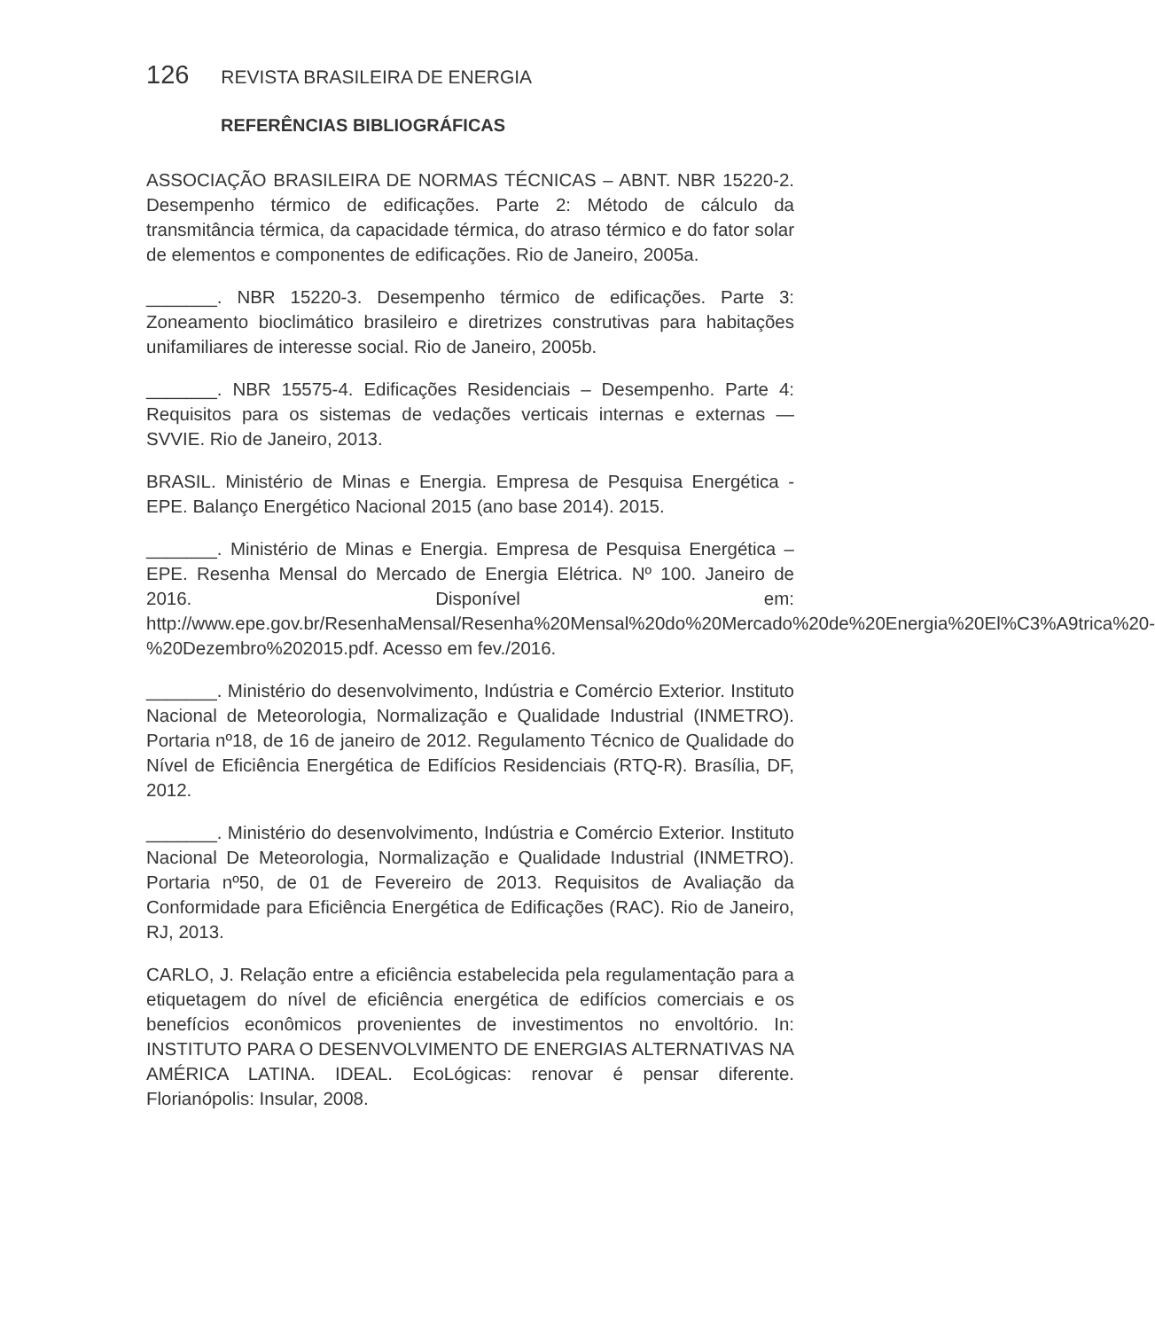126 REVISTA BRASILEIRA DE ENERGIA
REFERÊNCIAS BIBLIOGRÁFICAS
ASSOCIAÇÃO BRASILEIRA DE NORMAS TÉCNICAS – ABNT. NBR 15220-2. Desempenho térmico de edificações. Parte 2: Método de cálculo da transmitância térmica, da capacidade térmica, do atraso térmico e do fator solar de elementos e componentes de edificações. Rio de Janeiro, 2005a.
_______. NBR 15220-3. Desempenho térmico de edificações. Parte 3: Zoneamento bioclimático brasileiro e diretrizes construtivas para habitações unifamiliares de interesse social. Rio de Janeiro, 2005b.
_______. NBR 15575-4. Edificações Residenciais – Desempenho. Parte 4: Requisitos para os sistemas de vedações verticais internas e externas — SVVIE. Rio de Janeiro, 2013.
BRASIL. Ministério de Minas e Energia. Empresa de Pesquisa Energética - EPE. Balanço Energético Nacional 2015 (ano base 2014). 2015.
_______. Ministério de Minas e Energia. Empresa de Pesquisa Energética – EPE. Resenha Mensal do Mercado de Energia Elétrica. Nº 100. Janeiro de 2016. Disponível em: http://www.epe.gov.br/ResenhaMensal/Resenha%20Mensal%20do%20Mercado%20de%20Energia%20El%C3%A9trica%20-%20Dezembro%202015.pdf. Acesso em fev./2016.
_______. Ministério do desenvolvimento, Indústria e Comércio Exterior. Instituto Nacional de Meteorologia, Normalização e Qualidade Industrial (INMETRO). Portaria nº18, de 16 de janeiro de 2012. Regulamento Técnico de Qualidade do Nível de Eficiência Energética de Edifícios Residenciais (RTQ-R). Brasília, DF, 2012.
_______. Ministério do desenvolvimento, Indústria e Comércio Exterior. Instituto Nacional De Meteorologia, Normalização e Qualidade Industrial (INMETRO). Portaria nº50, de 01 de Fevereiro de 2013. Requisitos de Avaliação da Conformidade para Eficiência Energética de Edificações (RAC). Rio de Janeiro, RJ, 2013.
CARLO, J. Relação entre a eficiência estabelecida pela regulamentação para a etiquetagem do nível de eficiência energética de edifícios comerciais e os benefícios econômicos provenientes de investimentos no envoltório. In: INSTITUTO PARA O DESENVOLVIMENTO DE ENERGIAS ALTERNATIVAS NA AMÉRICA LATINA. IDEAL. EcoLógicas: renovar é pensar diferente. Florianópolis: Insular, 2008.